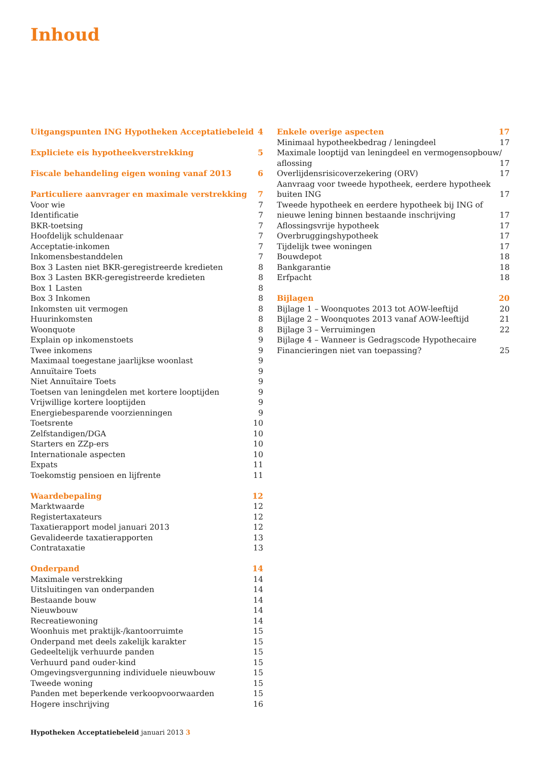Inhoud
Uitgangspunten ING Hypotheken Acceptatiebeleid 4
Expliciete eis hypotheekverstrekking 5
Fiscale behandeling eigen woning vanaf 2013 6
Particuliere aanvrager en maximale verstrekking 7
Voor wie 7
Identificatie 7
BKR-toetsing 7
Hoofdelijk schuldenaar 7
Acceptatie-inkomen 7
Inkomensbestanddelen 7
Box 3 Lasten niet BKR-geregistreerde kredieten 8
Box 3 Lasten BKR-geregistreerde kredieten 8
Box 1 Lasten 8
Box 3 Inkomen 8
Inkomsten uit vermogen 8
Huurinkomsten 8
Woonquote 8
Explain op inkomenstoets 9
Twee inkomens 9
Maximaal toegestane jaarlijkse woonlast 9
Annuïtaire Toets 9
Niet Annuïtaire Toets 9
Toetsen van leningdelen met kortere looptijden 9
Vrijwillige kortere looptijden 9
Energiebesparende voorzienningen 9
Toetsrente 10
Zelfstandigen/DGA 10
Starters en ZZp-ers 10
Internationale aspecten 10
Expats 11
Toekomstig pensioen en lijfrente 11
Waardebepaling 12
Marktwaarde 12
Registertaxateurs 12
Taxatierapport model januari 2013 12
Gevalideerde taxatierapporten 13
Contrataxatie 13
Onderpand 14
Maximale verstrekking 14
Uitsluitingen van onderpanden 14
Bestaande bouw 14
Nieuwbouw 14
Recreatiewoning 14
Woonhuis met praktijk-/kantoorruimte 15
Onderpand met deels zakelijk karakter 15
Gedeeltelijk verhuurde panden 15
Verhuurd pand ouder-kind 15
Omgevingsvergunning individuele nieuwbouw 15
Tweede woning 15
Panden met beperkende verkoopvoorwaarden 15
Hogere inschrijving 16
Enkele overige aspecten 17
Minimaal hypotheekbedrag / leningdeel 17
Maximale looptijd van leningdeel en vermogensopbouw/
aflossing 17
Overlijdensrisicoverzekering (ORV) 17
Aanvraag voor tweede hypotheek, eerdere hypotheek
buiten ING 17
Tweede hypotheek en eerdere hypotheek bij ING of
nieuwe lening binnen bestaande inschrijving 17
Aflossingsvrije hypotheek 17
Overbruggingshypotheek 17
Tijdelijk twee woningen 17
Bouwdepot 18
Bankgarantie 18
Erfpacht 18
Bijlagen 20
Bijlage 1 – Woonquotes 2013 tot AOW-leeftijd 20
Bijlage 2 – Woonquotes 2013 vanaf AOW-leeftijd 21
Bijlage 3 – Verruimingen 22
Bijlage 4 – Wanneer is Gedragscode Hypothecaire
Financieringen niet van toepassing? 25
Hypotheken Acceptatiebeleid januari 2013 3